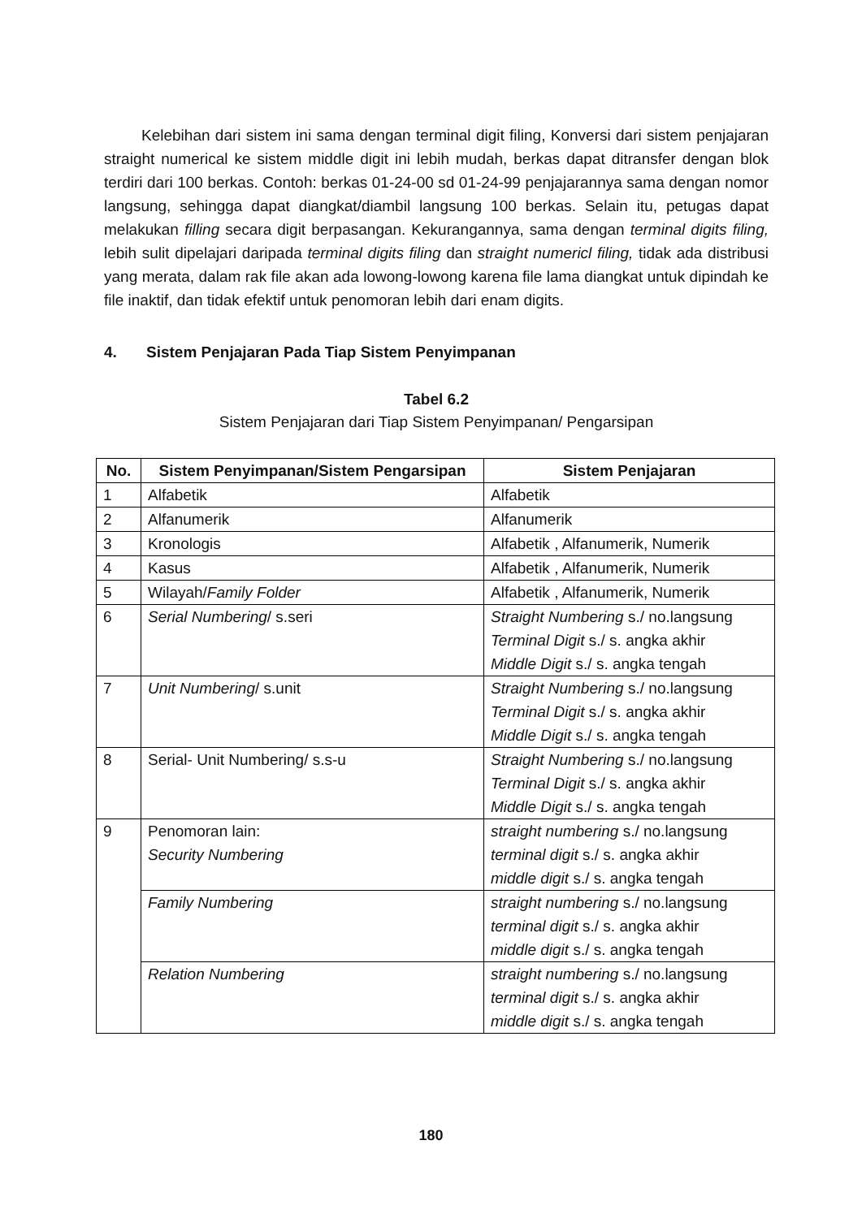Kelebihan dari sistem ini sama dengan terminal digit filing, Konversi dari sistem penjajaran straight numerical ke sistem middle digit ini lebih mudah, berkas dapat ditransfer dengan blok terdiri dari 100 berkas. Contoh: berkas 01-24-00 sd 01-24-99 penjajarannya sama dengan nomor langsung, sehingga dapat diangkat/diambil langsung 100 berkas. Selain itu, petugas dapat melakukan filling secara digit berpasangan. Kekurangannya, sama dengan terminal digits filing, lebih sulit dipelajari daripada terminal digits filing dan straight numericl filing, tidak ada distribusi yang merata, dalam rak file akan ada lowong-lowong karena file lama diangkat untuk dipindah ke file inaktif, dan tidak efektif untuk penomoran lebih dari enam digits.
4. Sistem Penjajaran Pada Tiap Sistem Penyimpanan
Tabel 6.2
Sistem Penjajaran dari Tiap Sistem Penyimpanan/ Pengarsipan
| No. | Sistem Penyimpanan/Sistem Pengarsipan | Sistem Penjajaran |
| --- | --- | --- |
| 1 | Alfabetik | Alfabetik |
| 2 | Alfanumerik | Alfanumerik |
| 3 | Kronologis | Alfabetik , Alfanumerik, Numerik |
| 4 | Kasus | Alfabetik , Alfanumerik, Numerik |
| 5 | Wilayah/ Family Folder | Alfabetik , Alfanumerik, Numerik |
| 6 | Serial Numbering / s.seri | Straight Numbering s./ no.langsung Terminal Digit s./ s. angka akhir Middle Digit s./ s. angka tengah |
| 7 | Unit Numbering / s.unit | Straight Numbering s./ no.langsung Terminal Digit s./ s. angka akhir Middle Digit s./ s. angka tengah |
| 8 | Serial- Unit Numbering/ s.s-u | Straight Numbering s./ no.langsung Terminal Digit s./ s. angka akhir Middle Digit s./ s. angka tengah |
| 9 | Penomoran lain: Security Numbering | straight numbering s./ no.langsung terminal digit s./ s. angka akhir middle digit s./ s. angka tengah |
| | Family Numbering | straight numbering s./ no.langsung terminal digit s./ s. angka akhir middle digit s./ s. angka tengah |
| | Relation Numbering | straight numbering s./ no.langsung terminal digit s./ s. angka akhir middle digit s./ s. angka tengah |
180